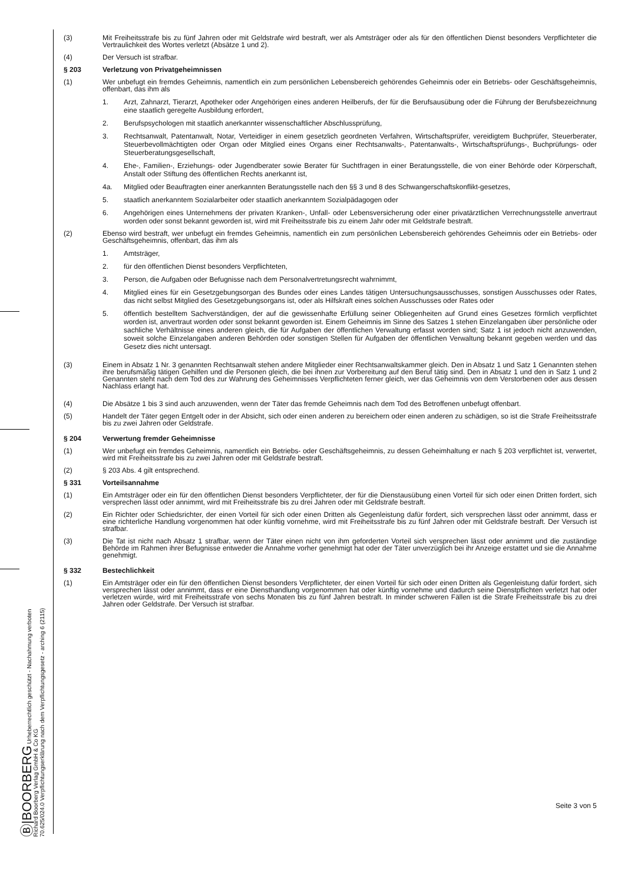Ⓑ|BOORBERG Urheberrechtlich geschützt - Nachahmung verboten
Richard Boorberg Verlag GmbH & Co KG
70.625/024.0 Verpflichtungserklärung nach dem Verpflichtungsgesetz - arching 6 (2115)
(3) Mit Freiheitsstrafe bis zu fünf Jahren oder mit Geldstrafe wird bestraft, wer als Amtsträger oder als für den öffentlichen Dienst besonders Verpflichteter die Vertraulichkeit des Wortes verletzt (Absätze 1 und 2).
(4) Der Versuch ist strafbar.
§ 203 Verletzung von Privatgeheimnissen
(1) Wer unbefugt ein fremdes Geheimnis, namentlich ein zum persönlichen Lebensbereich gehörendes Geheimnis oder ein Betriebs- oder Geschäftsgeheimnis, offenbart, das ihm als
1. Arzt, Zahnarzt, Tierarzt, Apotheker oder Angehörigen eines anderen Heilberufs, der für die Berufsausübung oder die Führung der Berufsbezeichnung eine staatlich geregelte Ausbildung erfordert,
2. Berufspsychologen mit staatlich anerkannter wissenschaftlicher Abschlussprüfung,
3. Rechtsanwalt, Patentanwalt, Notar, Verteidiger in einem gesetzlich geordneten Verfahren, Wirtschaftsprüfer, vereidigtem Buchprüfer, Steuerberater, Steuerbevollmächtigten oder Organ oder Mitglied eines Organs einer Rechtsanwalts-, Patentanwalts-, Wirtschaftsprüfungs-, Buchprüfungs- oder Steuerberatungsgesellschaft,
4. Ehe-, Familien-, Erziehungs- oder Jugendberater sowie Berater für Suchtfragen in einer Beratungsstelle, die von einer Behörde oder Körperschaft, Anstalt oder Stiftung des öffentlichen Rechts anerkannt ist,
4a. Mitglied oder Beauftragten einer anerkannten Beratungsstelle nach den §§ 3 und 8 des Schwangerschaftskonflikt-gesetzes,
5. staatlich anerkanntem Sozialarbeiter oder staatlich anerkanntem Sozialpädagogen oder
6. Angehörigen eines Unternehmens der privaten Kranken-, Unfall- oder Lebensversicherung oder einer privatärztlichen Verrechnungsstelle anvertraut worden oder sonst bekannt geworden ist, wird mit Freiheitsstrafe bis zu einem Jahr oder mit Geldstrafe bestraft.
(2) Ebenso wird bestraft, wer unbefugt ein fremdes Geheimnis, namentlich ein zum persönlichen Lebensbereich gehörendes Geheimnis oder ein Betriebs- oder Geschäftsgeheimnis, offenbart, das ihm als
1. Amtsträger,
2. für den öffentlichen Dienst besonders Verpflichteten,
3. Person, die Aufgaben oder Befugnisse nach dem Personalvertretungsrecht wahrnimmt,
4. Mitglied eines für ein Gesetzgebungsorgan des Bundes oder eines Landes tätigen Untersuchungsausschusses, sonstigen Ausschusses oder Rates, das nicht selbst Mitglied des Gesetzgebungsorgans ist, oder als Hilfskraft eines solchen Ausschusses oder Rates oder
5. öffentlich bestelltem Sachverständigen, der auf die gewissenhafte Erfüllung seiner Obliegenheiten auf Grund eines Gesetzes förmlich verpflichtet worden ist, anvertraut worden oder sonst bekannt geworden ist. Einem Geheimnis im Sinne des Satzes 1 stehen Einzelangaben über persönliche oder sachliche Verhältnisse eines anderen gleich, die für Aufgaben der öffentlichen Verwaltung erfasst worden sind; Satz 1 ist jedoch nicht anzuwenden, soweit solche Einzelangaben anderen Behörden oder sonstigen Stellen für Aufgaben der öffentlichen Verwaltung bekannt gegeben werden und das Gesetz dies nicht untersagt.
(3) Einem in Absatz 1 Nr. 3 genannten Rechtsanwalt stehen andere Mitglieder einer Rechtsanwaltskammer gleich. Den in Absatz 1 und Satz 1 Genannten stehen ihre berufsmäßig tätigen Gehilfen und die Personen gleich, die bei ihnen zur Vorbereitung auf den Beruf tätig sind. Den in Absatz 1 und den in Satz 1 und 2 Genannten steht nach dem Tod des zur Wahrung des Geheimnisses Verpflichteten ferner gleich, wer das Geheimnis von dem Verstorbenen oder aus dessen Nachlass erlangt hat.
(4) Die Absätze 1 bis 3 sind auch anzuwenden, wenn der Täter das fremde Geheimnis nach dem Tod des Betroffenen unbefugt offenbart.
(5) Handelt der Täter gegen Entgelt oder in der Absicht, sich oder einen anderen zu bereichern oder einen anderen zu schädigen, so ist die Strafe Freiheitsstrafe bis zu zwei Jahren oder Geldstrafe.
§ 204 Verwertung fremder Geheimnisse
(1) Wer unbefugt ein fremdes Geheimnis, namentlich ein Betriebs- oder Geschäftsgeheimnis, zu dessen Geheimhaltung er nach § 203 verpflichtet ist, verwertet, wird mit Freiheitsstrafe bis zu zwei Jahren oder mit Geldstrafe bestraft.
(2) § 203 Abs. 4 gilt entsprechend.
§ 331 Vorteilsannahme
(1) Ein Amtsträger oder ein für den öffentlichen Dienst besonders Verpflichteter, der für die Dienstausübung einen Vorteil für sich oder einen Dritten fordert, sich versprechen lässt oder annimmt, wird mit Freiheitsstrafe bis zu drei Jahren oder mit Geldstrafe bestraft.
(2) Ein Richter oder Schiedsrichter, der einen Vorteil für sich oder einen Dritten als Gegenleistung dafür fordert, sich versprechen lässt oder annimmt, dass er eine richterliche Handlung vorgenommen hat oder künftig vornehme, wird mit Freiheitsstrafe bis zu fünf Jahren oder mit Geldstrafe bestraft. Der Versuch ist strafbar.
(3) Die Tat ist nicht nach Absatz 1 strafbar, wenn der Täter einen nicht von ihm geforderten Vorteil sich versprechen lässt oder annimmt und die zuständige Behörde im Rahmen ihrer Befugnisse entweder die Annahme vorher genehmigt hat oder der Täter unverzüglich bei ihr Anzeige erstattet und sie die Annahme genehmigt.
§ 332 Bestechlichkeit
(1) Ein Amtsträger oder ein für den öffentlichen Dienst besonders Verpflichteter, der einen Vorteil für sich oder einen Dritten als Gegenleistung dafür fordert, sich versprechen lässt oder annimmt, dass er eine Diensthandlung vorgenommen hat oder künftig vornehme und dadurch seine Dienstpflichten verletzt hat oder verletzen würde, wird mit Freiheitsstrafe von sechs Monaten bis zu fünf Jahren bestraft. In minder schweren Fällen ist die Strafe Freiheitsstrafe bis zu drei Jahren oder Geldstrafe. Der Versuch ist strafbar.
Seite 3 von 5